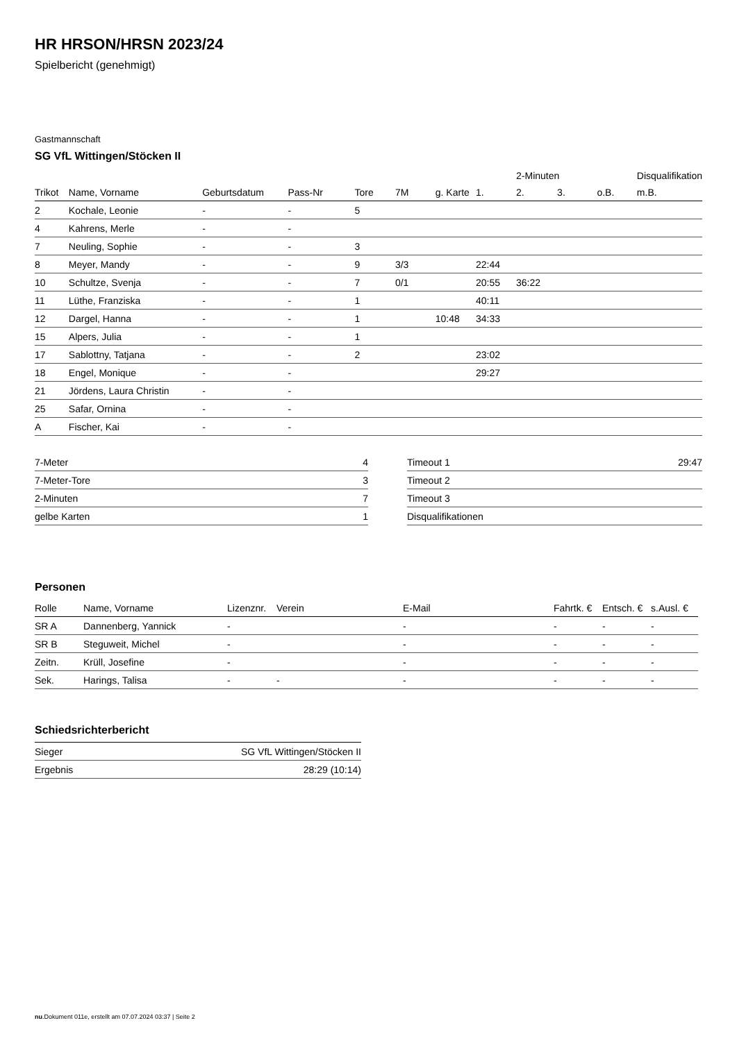HR HRSON/HRSN 2023/24
Spielbericht (genehmigt)
Gastmannschaft
SG VfL Wittingen/Stöcken II
| | | | | | | | | 2-Minuten | | | Disqualifikation |
| --- | --- | --- | --- | --- | --- | --- | --- | --- | --- | --- | --- |
| Trikot | Name, Vorname | Geburtsdatum | Pass-Nr | Tore | 7M | g. Karte | 1. | 2. | 3. | o.B. | m.B. |
| 2 | Kochale, Leonie | - | - | 5 | | | | | | | |
| 4 | Kahrens, Merle | - | - | | | | | | | | |
| 7 | Neuling, Sophie | - | - | 3 | | | | | | | |
| 8 | Meyer, Mandy | - | - | 9 | 3/3 | | 22:44 | | | | |
| 10 | Schultze, Svenja | - | - | 7 | 0/1 | | 20:55 | 36:22 | | | |
| 11 | Lüthe, Franziska | - | - | 1 | | | 40:11 | | | | |
| 12 | Dargel, Hanna | - | - | 1 | | 10:48 | 34:33 | | | | |
| 15 | Alpers, Julia | - | - | 1 | | | | | | | |
| 17 | Sablottny, Tatjana | - | - | 2 | | | 23:02 | | | | |
| 18 | Engel, Monique | - | - | | | | 29:27 | | | | |
| 21 | Jördens, Laura Christin | - | - | | | | | | | | |
| 25 | Safar, Ornina | - | - | | | | | | | | |
| A | Fischer, Kai | - | - | | | | | | | | |
| 7-Meter | 4 |
| 7-Meter-Tore | 3 |
| 2-Minuten | 7 |
| gelbe Karten | 1 |
| Timeout 1 | 29:47 |
| Timeout 2 | |
| Timeout 3 | |
| Disqualifikationen | |
Personen
| Rolle | Name, Vorname | Lizenznr. | Verein | E-Mail | Fahrtk. € | Entsch. € | s.Ausl. € |
| --- | --- | --- | --- | --- | --- | --- | --- |
| SR A | Dannenberg, Yannick | - | | - | - | - | - |
| SR B | Steguweit, Michel | - | | - | - | - | - |
| Zeitn. | Krüll, Josefine | - | | - | - | - | - |
| Sek. | Harings, Talisa | - | - | - | - | - | - |
Schiedsrichterbericht
| Sieger | SG VfL Wittingen/Stöcken II |
| Ergebnis | 28:29 (10:14) |
nu.Dokument 011e, erstellt am 07.07.2024 03:37 | Seite 2